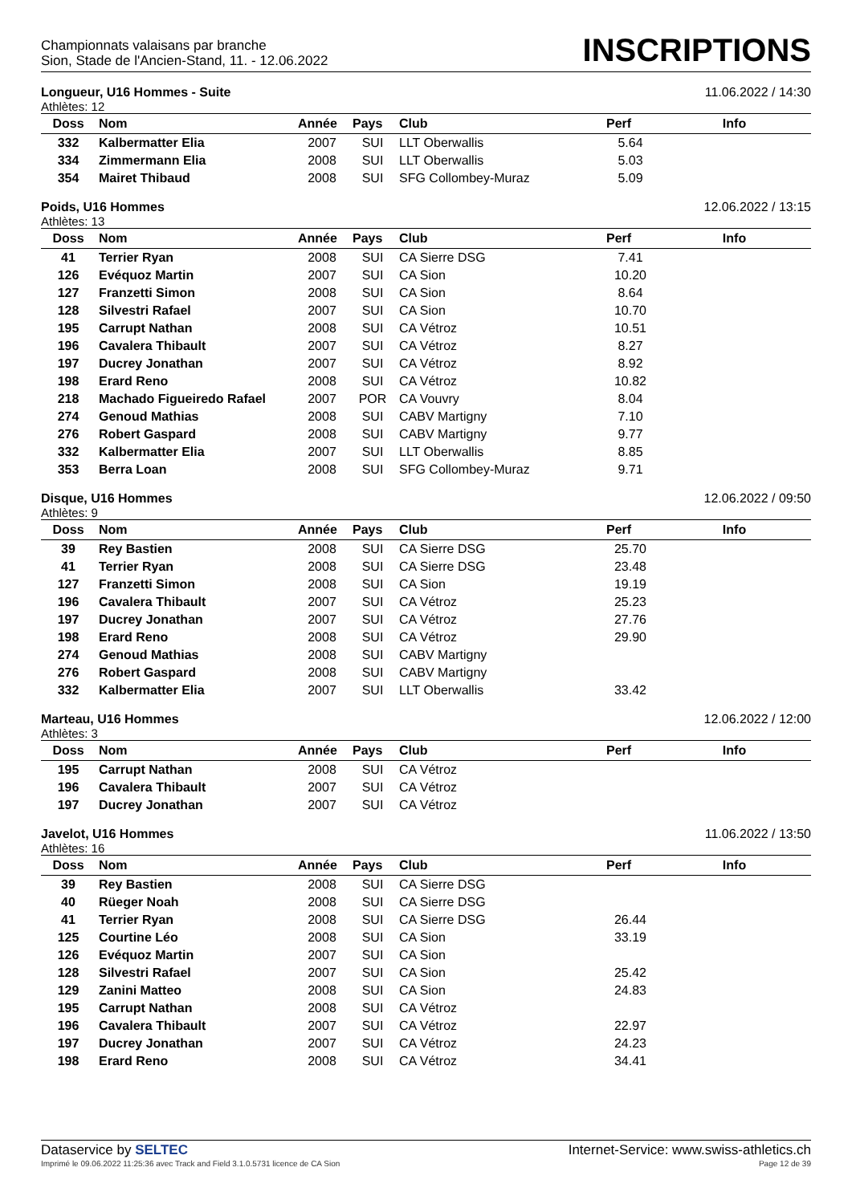Championnats valaisans par branche
Sion, Stade de l'Ancien-Stand, 11. - 12.06.2022
INSCRIPTIONS
Longueur, U16 Hommes - Suite 11.06.2022 / 14:30
Athlètes: 12
| Doss | Nom | Année | Pays | Club | Perf | Info |
| --- | --- | --- | --- | --- | --- | --- |
| 332 | Kalbermatter Elia | 2007 | SUI | LLT Oberwallis | 5.64 | |
| 334 | Zimmermann Elia | 2008 | SUI | LLT Oberwallis | 5.03 | |
| 354 | Mairet Thibaud | 2008 | SUI | SFG Collombey-Muraz | 5.09 | |
Poids, U16 Hommes 12.06.2022 / 13:15
Athlètes: 13
| Doss | Nom | Année | Pays | Club | Perf | Info |
| --- | --- | --- | --- | --- | --- | --- |
| 41 | Terrier Ryan | 2008 | SUI | CA Sierre DSG | 7.41 | |
| 126 | Evéquoz Martin | 2007 | SUI | CA Sion | 10.20 | |
| 127 | Franzetti Simon | 2008 | SUI | CA Sion | 8.64 | |
| 128 | Silvestri Rafael | 2007 | SUI | CA Sion | 10.70 | |
| 195 | Carrupt Nathan | 2008 | SUI | CA Vétroz | 10.51 | |
| 196 | Cavalera Thibault | 2007 | SUI | CA Vétroz | 8.27 | |
| 197 | Ducrey Jonathan | 2007 | SUI | CA Vétroz | 8.92 | |
| 198 | Erard Reno | 2008 | SUI | CA Vétroz | 10.82 | |
| 218 | Machado Figueiredo Rafael | 2007 | POR | CA Vouvry | 8.04 | |
| 274 | Genoud Mathias | 2008 | SUI | CABV Martigny | 7.10 | |
| 276 | Robert Gaspard | 2008 | SUI | CABV Martigny | 9.77 | |
| 332 | Kalbermatter Elia | 2007 | SUI | LLT Oberwallis | 8.85 | |
| 353 | Berra Loan | 2008 | SUI | SFG Collombey-Muraz | 9.71 | |
Disque, U16 Hommes 12.06.2022 / 09:50
Athlètes: 9
| Doss | Nom | Année | Pays | Club | Perf | Info |
| --- | --- | --- | --- | --- | --- | --- |
| 39 | Rey Bastien | 2008 | SUI | CA Sierre DSG | 25.70 | |
| 41 | Terrier Ryan | 2008 | SUI | CA Sierre DSG | 23.48 | |
| 127 | Franzetti Simon | 2008 | SUI | CA Sion | 19.19 | |
| 196 | Cavalera Thibault | 2007 | SUI | CA Vétroz | 25.23 | |
| 197 | Ducrey Jonathan | 2007 | SUI | CA Vétroz | 27.76 | |
| 198 | Erard Reno | 2008 | SUI | CA Vétroz | 29.90 | |
| 274 | Genoud Mathias | 2008 | SUI | CABV Martigny | | |
| 276 | Robert Gaspard | 2008 | SUI | CABV Martigny | | |
| 332 | Kalbermatter Elia | 2007 | SUI | LLT Oberwallis | 33.42 | |
Marteau, U16 Hommes 12.06.2022 / 12:00
Athlètes: 3
| Doss | Nom | Année | Pays | Club | Perf | Info |
| --- | --- | --- | --- | --- | --- | --- |
| 195 | Carrupt Nathan | 2008 | SUI | CA Vétroz | | |
| 196 | Cavalera Thibault | 2007 | SUI | CA Vétroz | | |
| 197 | Ducrey Jonathan | 2007 | SUI | CA Vétroz | | |
Javelot, U16 Hommes 11.06.2022 / 13:50
Athlètes: 16
| Doss | Nom | Année | Pays | Club | Perf | Info |
| --- | --- | --- | --- | --- | --- | --- |
| 39 | Rey Bastien | 2008 | SUI | CA Sierre DSG | | |
| 40 | Rüeger Noah | 2008 | SUI | CA Sierre DSG | | |
| 41 | Terrier Ryan | 2008 | SUI | CA Sierre DSG | 26.44 | |
| 125 | Courtine Léo | 2008 | SUI | CA Sion | 33.19 | |
| 126 | Evéquoz Martin | 2007 | SUI | CA Sion | | |
| 128 | Silvestri Rafael | 2007 | SUI | CA Sion | 25.42 | |
| 129 | Zanini Matteo | 2008 | SUI | CA Sion | 24.83 | |
| 195 | Carrupt Nathan | 2008 | SUI | CA Vétroz | | |
| 196 | Cavalera Thibault | 2007 | SUI | CA Vétroz | 22.97 | |
| 197 | Ducrey Jonathan | 2007 | SUI | CA Vétroz | 24.23 | |
| 198 | Erard Reno | 2008 | SUI | CA Vétroz | 34.41 | |
Dataservice by SELTEC Internet-Service: www.swiss-athletics.ch
Imprimé le 09.06.2022 11:25:36 avec Track and Field 3.1.0.5731 licence de CA Sion Page 12 de 39